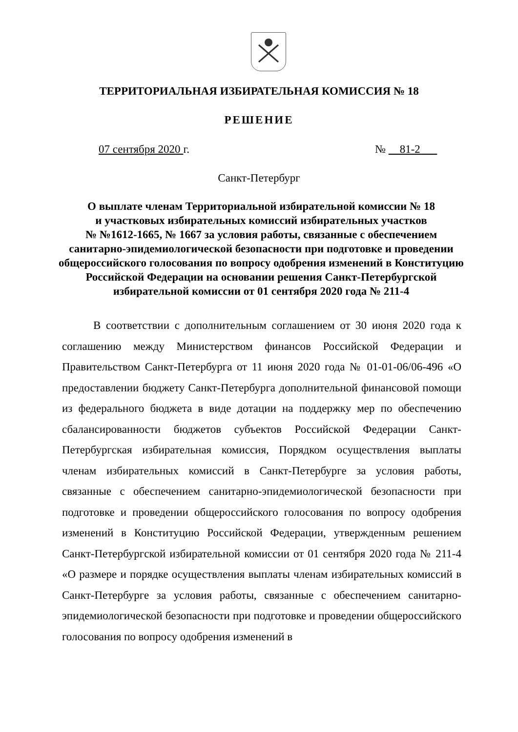ТЕРРИТОРИАЛЬНАЯ ИЗБИРАТЕЛЬНАЯ КОМИССИЯ № 18
РЕШЕНИЕ
07 сентября 2020 г. № 81-2
Санкт-Петербург
О выплате членам Территориальной избирательной комиссии № 18
и участковых избирательных комиссий избирательных участков
№ №1612-1665, № 1667 за условия работы, связанные с обеспечением
санитарно-эпидемиологической безопасности при подготовке и проведении
общероссийского голосования по вопросу одобрения изменений в Конституцию
Российской Федерации на основании решения Санкт-Петербургской
избирательной комиссии от 01 сентября 2020 года № 211-4
В соответствии с дополнительным соглашением от 30 июня 2020 года к соглашению между Министерством финансов Российской Федерации и Правительством Санкт-Петербурга от 11 июня 2020 года № 01-01-06/06-496 «О предоставлении бюджету Санкт-Петербурга дополнительной финансовой помощи из федерального бюджета в виде дотации на поддержку мер по обеспечению сбалансированности бюджетов субъектов Российской Федерации Санкт-Петербургская избирательная комиссия, Порядком осуществления выплаты членам избирательных комиссий в Санкт-Петербурге за условия работы, связанные с обеспечением санитарно-эпидемиологической безопасности при подготовке и проведении общероссийского голосования по вопросу одобрения изменений в Конституцию Российской Федерации, утвержденным решением Санкт-Петербургской избирательной комиссии от 01 сентября 2020 года № 211-4 «О размере и порядке осуществления выплаты членам избирательных комиссий в Санкт-Петербурге за условия работы, связанные с обеспечением санитарно-эпидемиологической безопасности при подготовке и проведении общероссийского голосования по вопросу одобрения изменений в